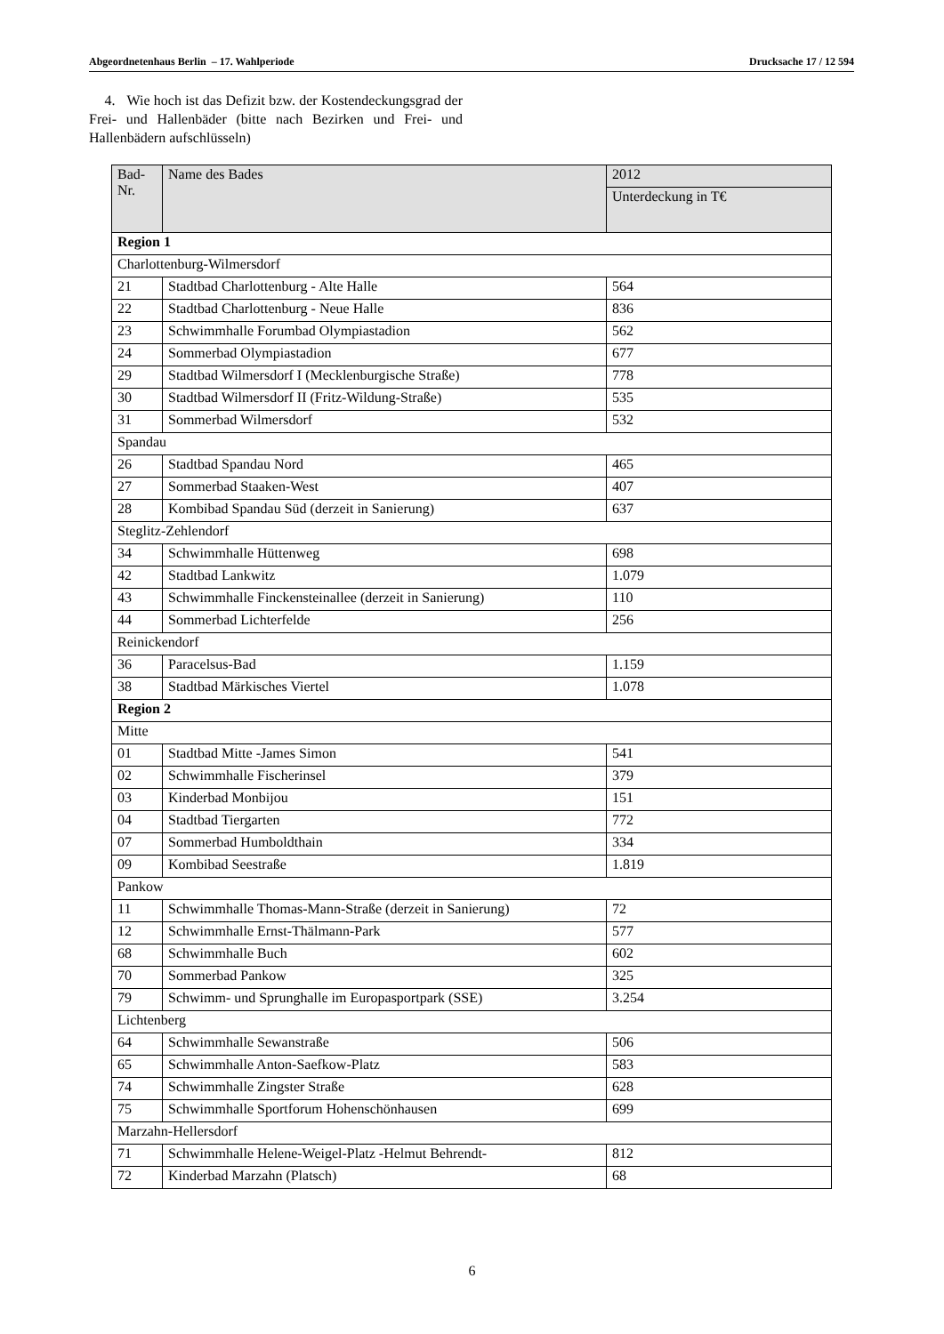Abgeordnetenhaus Berlin – 17. Wahlperiode Drucksache 17 / 12 594
4. Wie hoch ist das Defizit bzw. der Kostendeckungsgrad der Frei- und Hallenbäder (bitte nach Bezirken und Frei- und Hallenbädern aufschlüsseln)
| Bad- Nr. | Name des Bades | 2012 |
| --- | --- | --- |
| | | Unterdeckung in T€ |
| Region 1 | | |
| Charlottenburg-Wilmersdorf | | |
| 21 | Stadtbad Charlottenburg - Alte Halle | 564 |
| 22 | Stadtbad Charlottenburg - Neue Halle | 836 |
| 23 | Schwimmhalle Forumbad Olympiastadion | 562 |
| 24 | Sommerbad Olympiastadion | 677 |
| 29 | Stadtbad Wilmersdorf I (Mecklenburgische Straße) | 778 |
| 30 | Stadtbad Wilmersdorf II (Fritz-Wildung-Straße) | 535 |
| 31 | Sommerbad Wilmersdorf | 532 |
| Spandau | | |
| 26 | Stadtbad Spandau Nord | 465 |
| 27 | Sommerbad Staaken-West | 407 |
| 28 | Kombibad Spandau Süd (derzeit in Sanierung) | 637 |
| Steglitz-Zehlendorf | | |
| 34 | Schwimmhalle Hüttenweg | 698 |
| 42 | Stadtbad Lankwitz | 1.079 |
| 43 | Schwimmhalle Finckensteinallee (derzeit in Sanierung) | 110 |
| 44 | Sommerbad Lichterfelde | 256 |
| Reinickendorf | | |
| 36 | Paracelsus-Bad | 1.159 |
| 38 | Stadtbad Märkisches Viertel | 1.078 |
| Region 2 | | |
| Mitte | | |
| 01 | Stadtbad Mitte -James Simon | 541 |
| 02 | Schwimmhalle Fischerinsel | 379 |
| 03 | Kinderbad Monbijou | 151 |
| 04 | Stadtbad Tiergarten | 772 |
| 07 | Sommerbad Humboldthain | 334 |
| 09 | Kombibad Seestraße | 1.819 |
| Pankow | | |
| 11 | Schwimmhalle Thomas-Mann-Straße (derzeit in Sanierung) | 72 |
| 12 | Schwimmhalle Ernst-Thälmann-Park | 577 |
| 68 | Schwimmhalle Buch | 602 |
| 70 | Sommerbad Pankow | 325 |
| 79 | Schwimm- und Sprunghalle im Europasportpark (SSE) | 3.254 |
| Lichtenberg | | |
| 64 | Schwimmhalle Sewanstraße | 506 |
| 65 | Schwimmhalle Anton-Saefkow-Platz | 583 |
| 74 | Schwimmhalle Zingster Straße | 628 |
| 75 | Schwimmhalle Sportforum Hohenschönhausen | 699 |
| Marzahn-Hellersdorf | | |
| 71 | Schwimmhalle Helene-Weigel-Platz -Helmut Behrendt- | 812 |
| 72 | Kinderbad Marzahn (Platsch) | 68 |
6